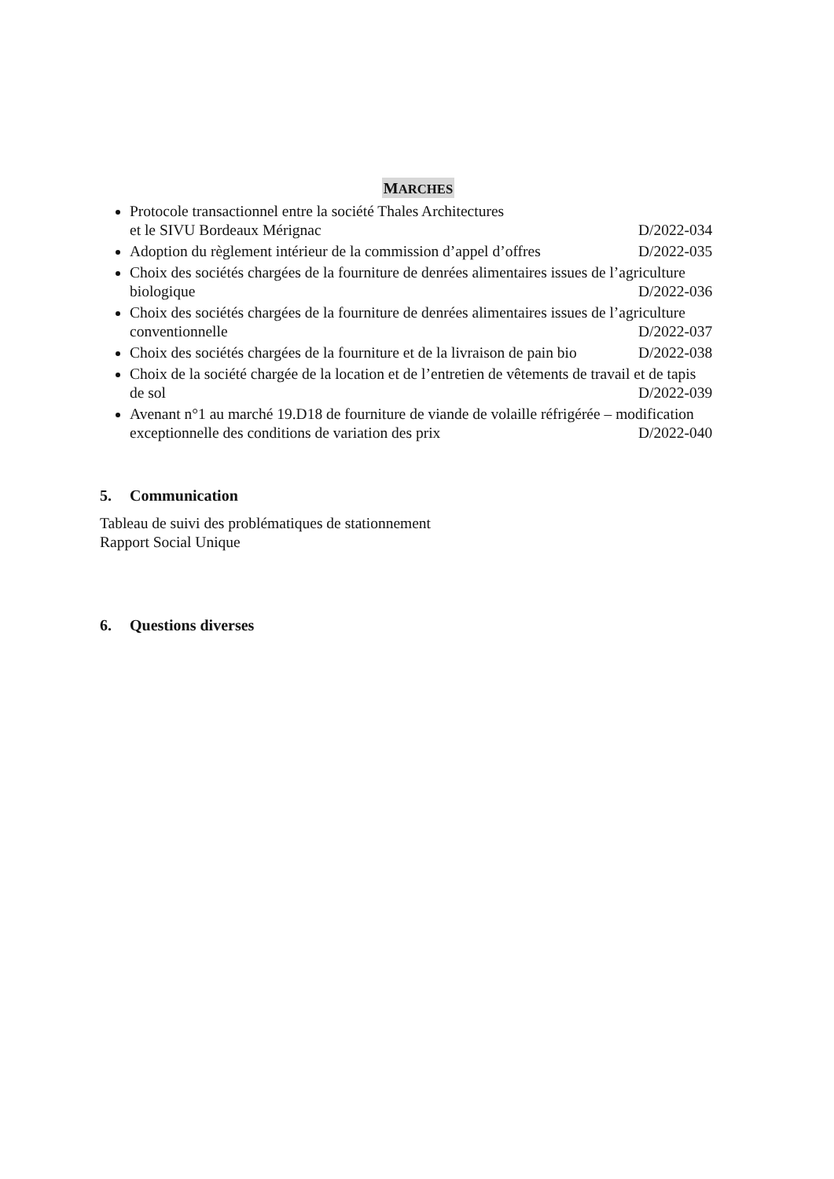MARCHES
Protocole transactionnel entre la société Thales Architectures
et le SIVU Bordeaux Mérignac D/2022-034
Adoption du règlement intérieur de la commission d’appel d’offres D/2022-035
Choix des sociétés chargées de la fourniture de denrées alimentaires issues de l’agriculture
biologique D/2022-036
Choix des sociétés chargées de la fourniture de denrées alimentaires issues de l’agriculture
conventionnelle D/2022-037
Choix des sociétés chargées de la fourniture et de la livraison de pain bio D/2022-038
Choix de la société chargée de la location et de l’entretien de vêtements de travail et de tapis
de sol D/2022-039
Avenant n°1 au marché 19.D18 de fourniture de viande de volaille réfrigérée – modification
exceptionnelle des conditions de variation des prix D/2022-040
5. Communication
Tableau de suivi des problématiques de stationnement
Rapport Social Unique
6. Questions diverses